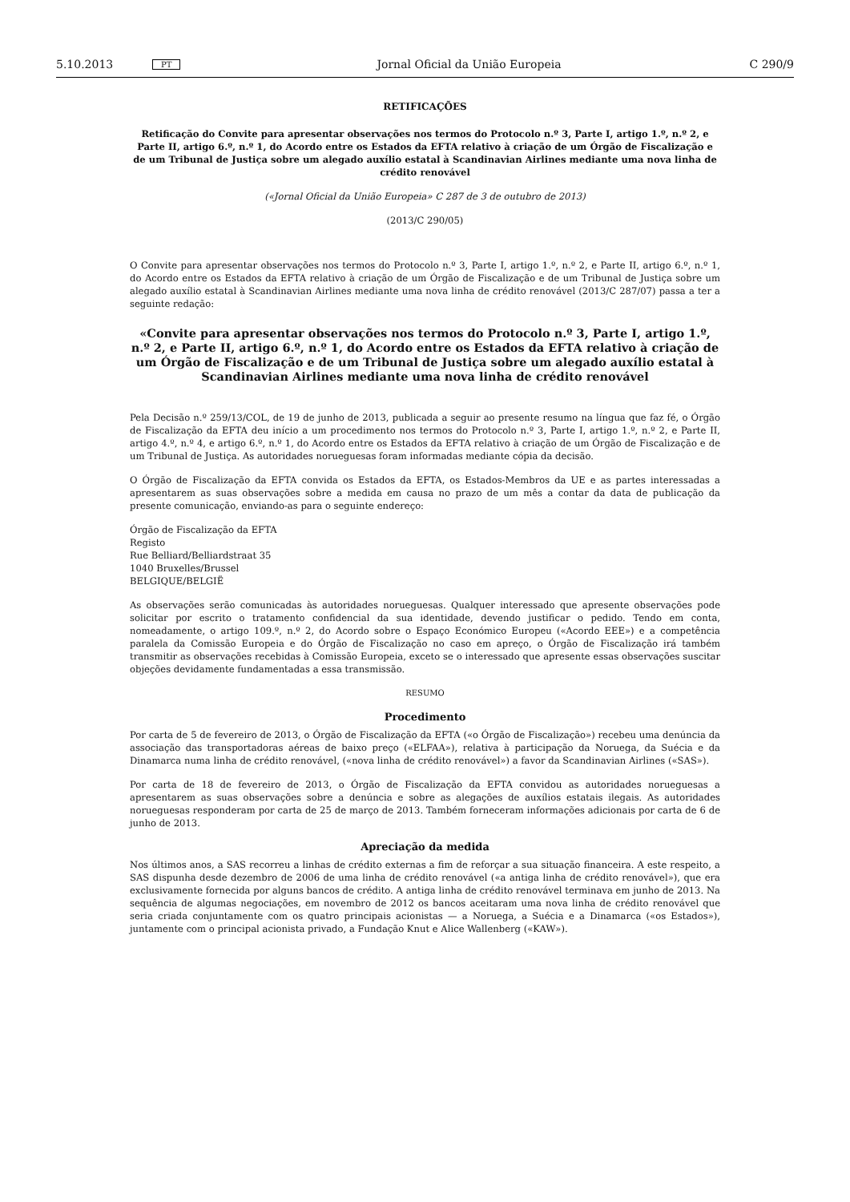5.10.2013 PT Jornal Oficial da União Europeia C 290/9
RETIFICAÇÕES
Retificação do Convite para apresentar observações nos termos do Protocolo n.º 3, Parte I, artigo 1.º, n.º 2, e Parte II, artigo 6.º, n.º 1, do Acordo entre os Estados da EFTA relativo à criação de um Órgão de Fiscalização e de um Tribunal de Justiça sobre um alegado auxílio estatal à Scandinavian Airlines mediante uma nova linha de crédito renovável
(«Jornal Oficial da União Europeia» C 287 de 3 de outubro de 2013)
(2013/C 290/05)
O Convite para apresentar observações nos termos do Protocolo n.º 3, Parte I, artigo 1.º, n.º 2, e Parte II, artigo 6.º, n.º 1, do Acordo entre os Estados da EFTA relativo à criação de um Órgão de Fiscalização e de um Tribunal de Justiça sobre um alegado auxílio estatal à Scandinavian Airlines mediante uma nova linha de crédito renovável (2013/C 287/07) passa a ter a seguinte redação:
«Convite para apresentar observações nos termos do Protocolo n.º 3, Parte I, artigo 1.º, n.º 2, e Parte II, artigo 6.º, n.º 1, do Acordo entre os Estados da EFTA relativo à criação de um Órgão de Fiscalização e de um Tribunal de Justiça sobre um alegado auxílio estatal à Scandinavian Airlines mediante uma nova linha de crédito renovável
Pela Decisão n.º 259/13/COL, de 19 de junho de 2013, publicada a seguir ao presente resumo na língua que faz fé, o Órgão de Fiscalização da EFTA deu início a um procedimento nos termos do Protocolo n.º 3, Parte I, artigo 1.º, n.º 2, e Parte II, artigo 4.º, n.º 4, e artigo 6.º, n.º 1, do Acordo entre os Estados da EFTA relativo à criação de um Órgão de Fiscalização e de um Tribunal de Justiça. As autoridades norueguesas foram informadas mediante cópia da decisão.
O Órgão de Fiscalização da EFTA convida os Estados da EFTA, os Estados-Membros da UE e as partes interessadas a apresentarem as suas observações sobre a medida em causa no prazo de um mês a contar da data de publicação da presente comunicação, enviando-as para o seguinte endereço:
Órgão de Fiscalização da EFTA
Registo
Rue Belliard/Belliardstraat 35
1040 Bruxelles/Brussel
BELGIQUE/BELGIË
As observações serão comunicadas às autoridades norueguesas. Qualquer interessado que apresente observações pode solicitar por escrito o tratamento confidencial da sua identidade, devendo justificar o pedido. Tendo em conta, nomeadamente, o artigo 109.º, n.º 2, do Acordo sobre o Espaço Económico Europeu («Acordo EEE») e a competência paralela da Comissão Europeia e do Órgão de Fiscalização no caso em apreço, o Órgão de Fiscalização irá também transmitir as observações recebidas à Comissão Europeia, exceto se o interessado que apresente essas observações suscitar objeções devidamente fundamentadas a essa transmissão.
RESUMO
Procedimento
Por carta de 5 de fevereiro de 2013, o Órgão de Fiscalização da EFTA («o Órgão de Fiscalização») recebeu uma denúncia da associação das transportadoras aéreas de baixo preço («ELFAA»), relativa à participação da Noruega, da Suécia e da Dinamarca numa linha de crédito renovável, («nova linha de crédito renovável») a favor da Scandinavian Airlines («SAS»).
Por carta de 18 de fevereiro de 2013, o Órgão de Fiscalização da EFTA convidou as autoridades norueguesas a apresentarem as suas observações sobre a denúncia e sobre as alegações de auxílios estatais ilegais. As autoridades norueguesas responderam por carta de 25 de março de 2013. Também forneceram informações adicionais por carta de 6 de junho de 2013.
Apreciação da medida
Nos últimos anos, a SAS recorreu a linhas de crédito externas a fim de reforçar a sua situação financeira. A este respeito, a SAS dispunha desde dezembro de 2006 de uma linha de crédito renovável («a antiga linha de crédito renovável»), que era exclusivamente fornecida por alguns bancos de crédito. A antiga linha de crédito renovável terminava em junho de 2013. Na sequência de algumas negociações, em novembro de 2012 os bancos aceitaram uma nova linha de crédito renovável que seria criada conjuntamente com os quatro principais acionistas — a Noruega, a Suécia e a Dinamarca («os Estados»), juntamente com o principal acionista privado, a Fundação Knut e Alice Wallenberg («KAW»).